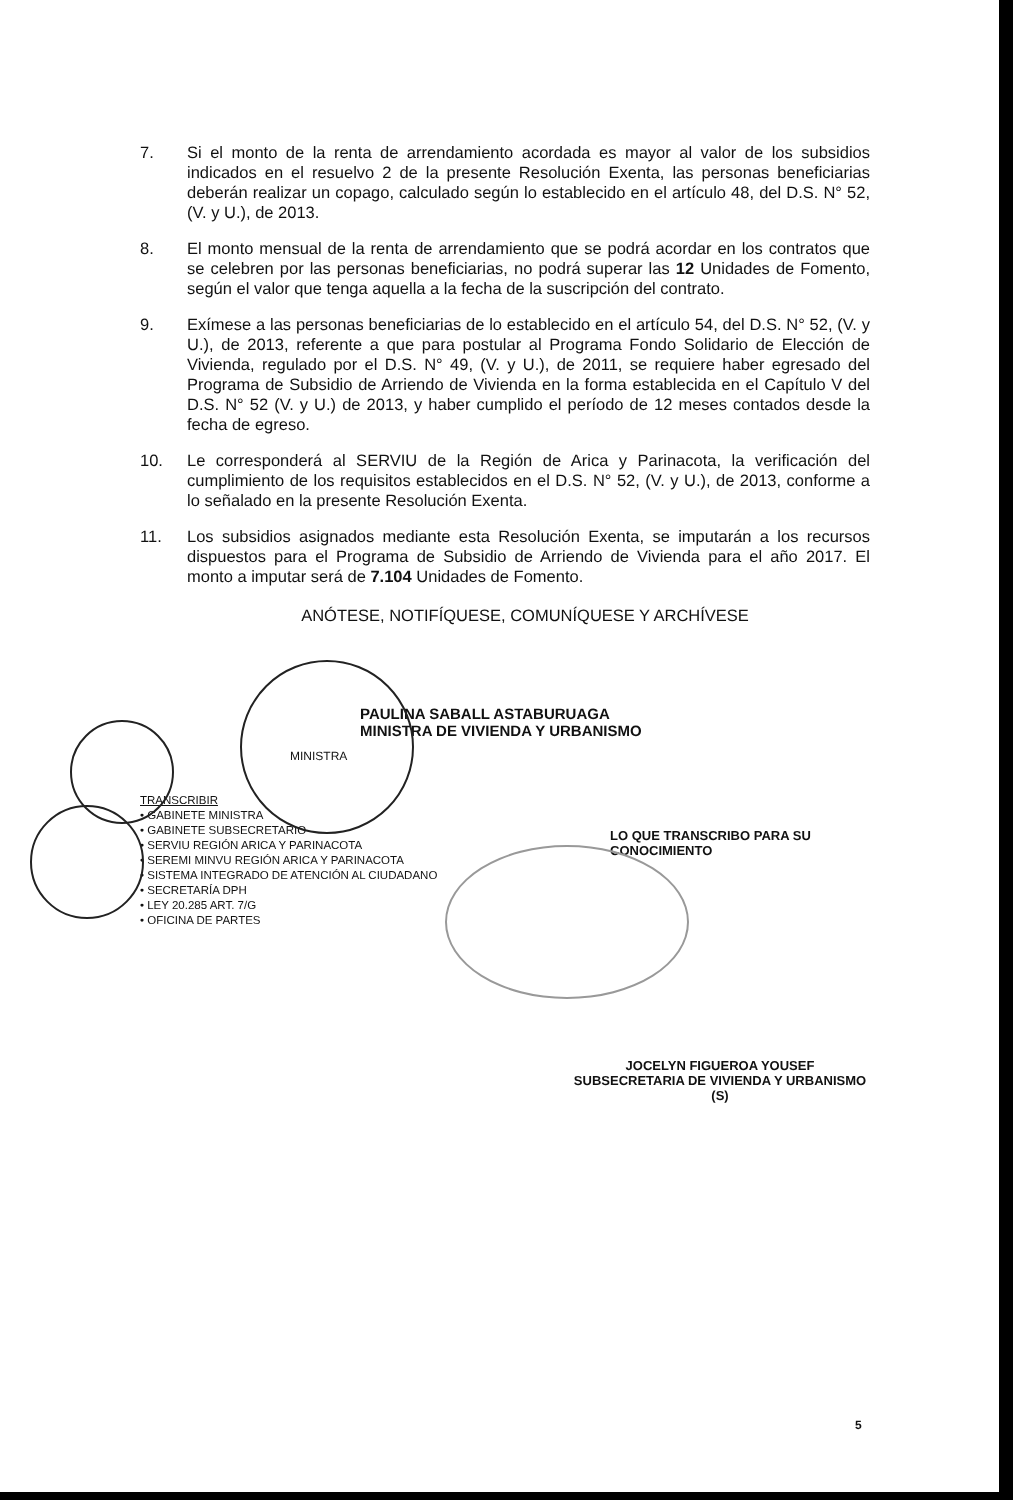7. Si el monto de la renta de arrendamiento acordada es mayor al valor de los subsidios indicados en el resuelvo 2 de la presente Resolución Exenta, las personas beneficiarias deberán realizar un copago, calculado según lo establecido en el artículo 48, del D.S. N° 52, (V. y U.), de 2013.
8. El monto mensual de la renta de arrendamiento que se podrá acordar en los contratos que se celebren por las personas beneficiarias, no podrá superar las 12 Unidades de Fomento, según el valor que tenga aquella a la fecha de la suscripción del contrato.
9. Exímese a las personas beneficiarias de lo establecido en el artículo 54, del D.S. N° 52, (V. y U.), de 2013, referente a que para postular al Programa Fondo Solidario de Elección de Vivienda, regulado por el D.S. N° 49, (V. y U.), de 2011, se requiere haber egresado del Programa de Subsidio de Arriendo de Vivienda en la forma establecida en el Capítulo V del D.S. N° 52 (V. y U.) de 2013, y haber cumplido el período de 12 meses contados desde la fecha de egreso.
10. Le corresponderá al SERVIU de la Región de Arica y Parinacota, la verificación del cumplimiento de los requisitos establecidos en el D.S. N° 52, (V. y U.), de 2013, conforme a lo señalado en la presente Resolución Exenta.
11. Los subsidios asignados mediante esta Resolución Exenta, se imputarán a los recursos dispuestos para el Programa de Subsidio de Arriendo de Vivienda para el año 2017. El monto a imputar será de 7.104 Unidades de Fomento.
ANÓTESE, NOTIFÍQUESE, COMUNÍQUESE Y ARCHÍVESE
PAULINA SABALL ASTABURUAGA
MINISTRA DE VIVIENDA Y URBANISMO
MINISTRA
TRANSCRIBIR
• GABINETE MINISTRA
• GABINETE SUBSECRETARIO
• SERVIU REGIÓN ARICA Y PARINACOTA
• SEREMI MINVU REGIÓN ARICA Y PARINACOTA
• SISTEMA INTEGRADO DE ATENCIÓN AL CIUDADANO
• SECRETARÍA DPH
• LEY 20.285 ART. 7/G
• OFICINA DE PARTES
LO QUE TRANSCRIBO PARA SU CONOCIMIENTO
JOCELYN FIGUEROA YOUSEF
SUBSECRETARIA DE VIVIENDA Y URBANISMO (S)
5